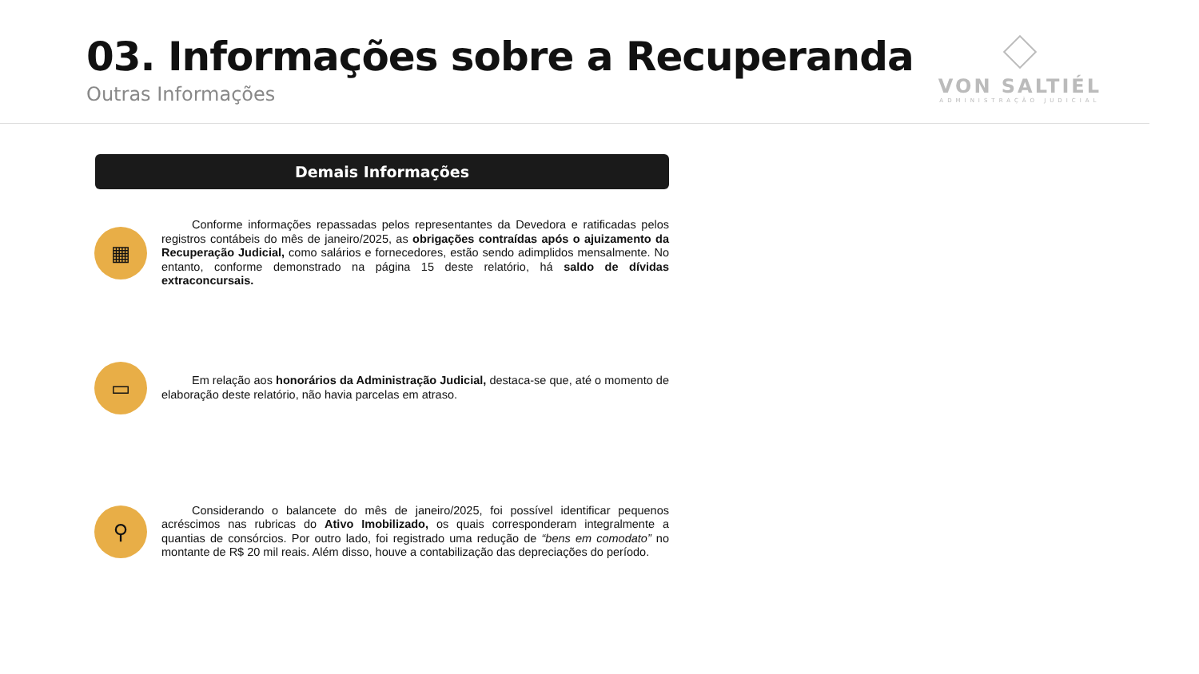03. Informações sobre a Recuperanda
Outras Informações
VON SALTIÉL
ADMINISTRAÇÃO JUDICIAL
Demais Informações
▦
Conforme informações repassadas pelos representantes da Devedora e ratificadas pelos registros contábeis do mês de janeiro/2025, as obrigações contraídas após o ajuizamento da Recuperação Judicial, como salários e fornecedores, estão sendo adimplidos mensalmente. No entanto, conforme demonstrado na página 15 deste relatório, há saldo de dívidas extraconcursais.
▭
Em relação aos honorários da Administração Judicial, destaca-se que, até o momento de elaboração deste relatório, não havia parcelas em atraso.
⚲
Considerando o balancete do mês de janeiro/2025, foi possível identificar pequenos acréscimos nas rubricas do Ativo Imobilizado, os quais corresponderam integralmente a quantias de consórcios. Por outro lado, foi registrado uma redução de “bens em comodato” no montante de R$ 20 mil reais. Além disso, houve a contabilização das depreciações do período.